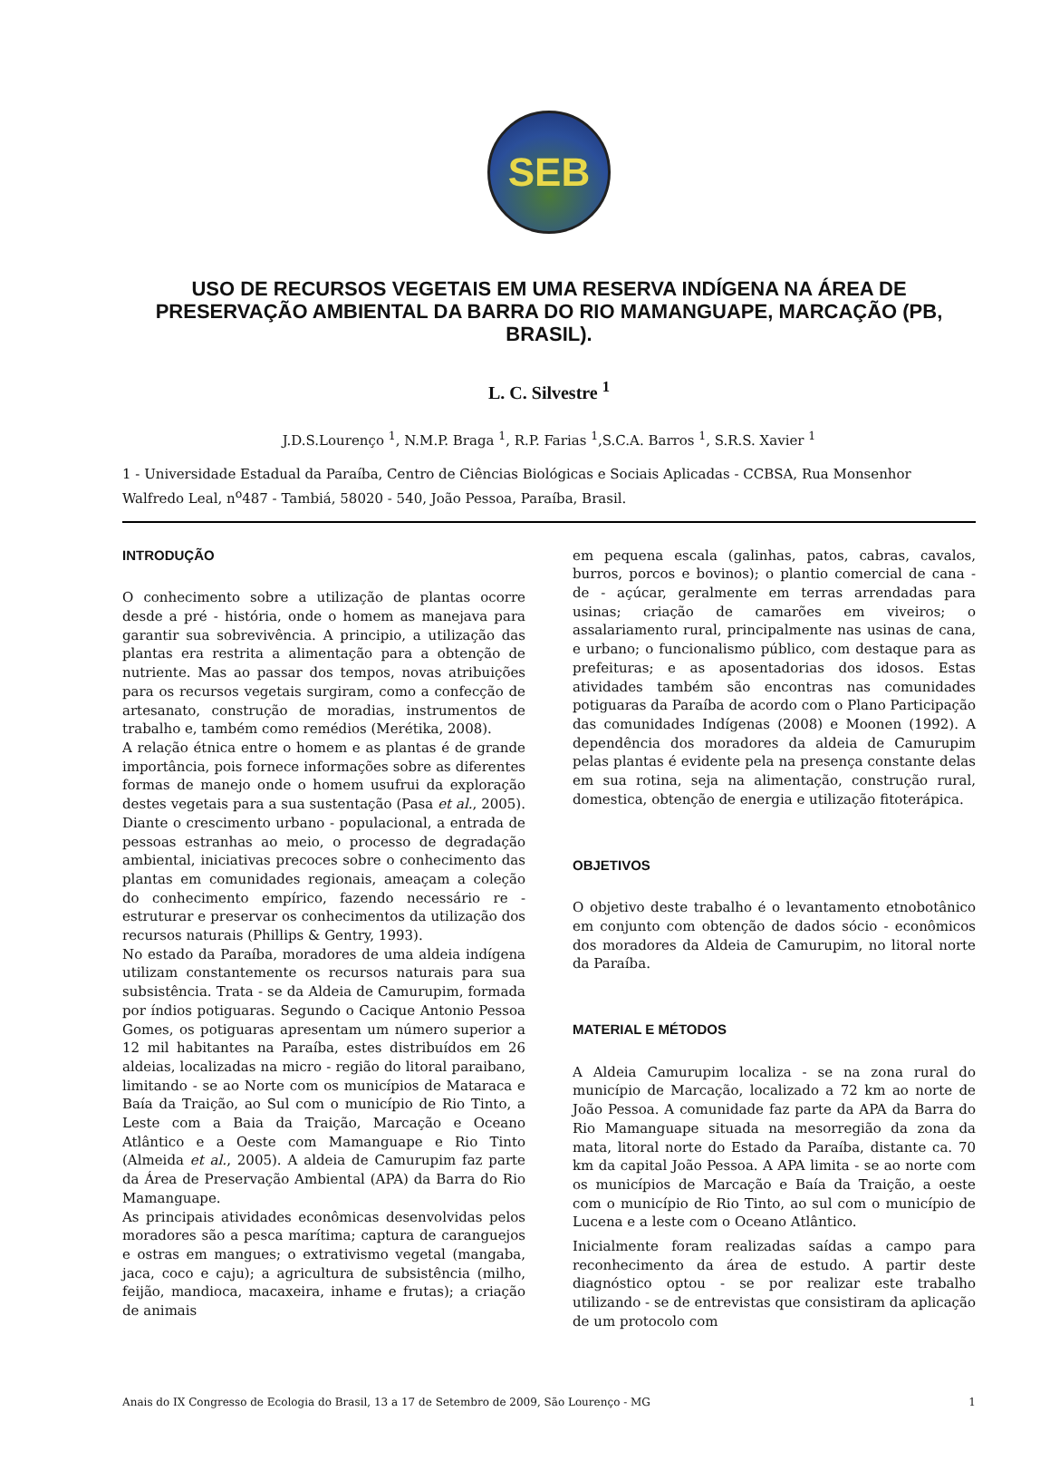SEB
USO DE RECURSOS VEGETAIS EM UMA RESERVA INDÍGENA NA ÁREA DE PRESERVAÇÃO AMBIENTAL DA BARRA DO RIO MAMANGUAPE, MARCAÇÃO (PB, BRASIL).
L. C. Silvestre <sup>1</sup>
J.D.S.Lourenço <sup>1</sup>, N.M.P. Braga <sup>1</sup>, R.P. Farias <sup>1</sup>,S.C.A. Barros <sup>1</sup>, S.R.S. Xavier <sup>1</sup>
1 - Universidade Estadual da Paraíba, Centro de Ciências Biológicas e Sociais Aplicadas - CCBSA, Rua Monsenhor Walfredo Leal, n<sup>o</sup>487 - Tambiá, 58020 - 540, João Pessoa, Paraíba, Brasil.
INTRODUÇÃO
O conhecimento sobre a utilização de plantas ocorre desde a pré - história, onde o homem as manejava para garantir sua sobrevivência. A principio, a utilização das plantas era restrita a alimentação para a obtenção de nutriente. Mas ao passar dos tempos, novas atribuições para os recursos vegetais surgiram, como a confecção de artesanato, construção de moradias, instrumentos de trabalho e, também como remédios (Merétika, 2008).
A relação étnica entre o homem e as plantas é de grande importância, pois fornece informações sobre as diferentes formas de manejo onde o homem usufrui da exploração destes vegetais para a sua sustentação (Pasa et al., 2005). Diante o crescimento urbano - populacional, a entrada de pessoas estranhas ao meio, o processo de degradação ambiental, iniciativas precoces sobre o conhecimento das plantas em comunidades regionais, ameaçam a coleção do conhecimento empírico, fazendo necessário re - estruturar e preservar os conhecimentos da utilização dos recursos naturais (Phillips & Gentry, 1993).
No estado da Paraíba, moradores de uma aldeia indígena utilizam constantemente os recursos naturais para sua subsistência. Trata - se da Aldeia de Camurupim, formada por índios potiguaras. Segundo o Cacique Antonio Pessoa Gomes, os potiguaras apresentam um número superior a 12 mil habitantes na Paraíba, estes distribuídos em 26 aldeias, localizadas na micro - região do litoral paraibano, limitando - se ao Norte com os municípios de Mataraca e Baía da Traição, ao Sul com o município de Rio Tinto, a Leste com a Baia da Traição, Marcação e Oceano Atlântico e a Oeste com Mamanguape e Rio Tinto (Almeida et al., 2005). A aldeia de Camurupim faz parte da Área de Preservação Ambiental (APA) da Barra do Rio Mamanguape.
As principais atividades econômicas desenvolvidas pelos moradores são a pesca marítima; captura de caranguejos e ostras em mangues; o extrativismo vegetal (mangaba, jaca, coco e caju); a agricultura de subsistência (milho, feijão, mandioca, macaxeira, inhame e frutas); a criação de animais
em pequena escala (galinhas, patos, cabras, cavalos, burros, porcos e bovinos); o plantio comercial de cana - de - açúcar, geralmente em terras arrendadas para usinas; criação de camarões em viveiros; o assalariamento rural, principalmente nas usinas de cana, e urbano; o funcionalismo público, com destaque para as prefeituras; e as aposentadorias dos idosos. Estas atividades também são encontras nas comunidades potiguaras da Paraíba de acordo com o Plano Participação das comunidades Indígenas (2008) e Moonen (1992). A dependência dos moradores da aldeia de Camurupim pelas plantas é evidente pela na presença constante delas em sua rotina, seja na alimentação, construção rural, domestica, obtenção de energia e utilização fitoterápica.
OBJETIVOS
O objetivo deste trabalho é o levantamento etnobotânico em conjunto com obtenção de dados sócio - econômicos dos moradores da Aldeia de Camurupim, no litoral norte da Paraíba.
MATERIAL E MÉTODOS
A Aldeia Camurupim localiza - se na zona rural do município de Marcação, localizado a 72 km ao norte de João Pessoa. A comunidade faz parte da APA da Barra do Rio Mamanguape situada na mesorregião da zona da mata, litoral norte do Estado da Paraíba, distante ca. 70 km da capital João Pessoa. A APA limita - se ao norte com os municípios de Marcação e Baía da Traição, a oeste com o município de Rio Tinto, ao sul com o município de Lucena e a leste com o Oceano Atlântico.
Inicialmente foram realizadas saídas a campo para reconhecimento da área de estudo. A partir deste diagnóstico optou - se por realizar este trabalho utilizando - se de entrevistas que consistiram da aplicação de um protocolo com
Anais do IX Congresso de Ecologia do Brasil, 13 a 17 de Setembro de 2009, São Lourenço - MG 1